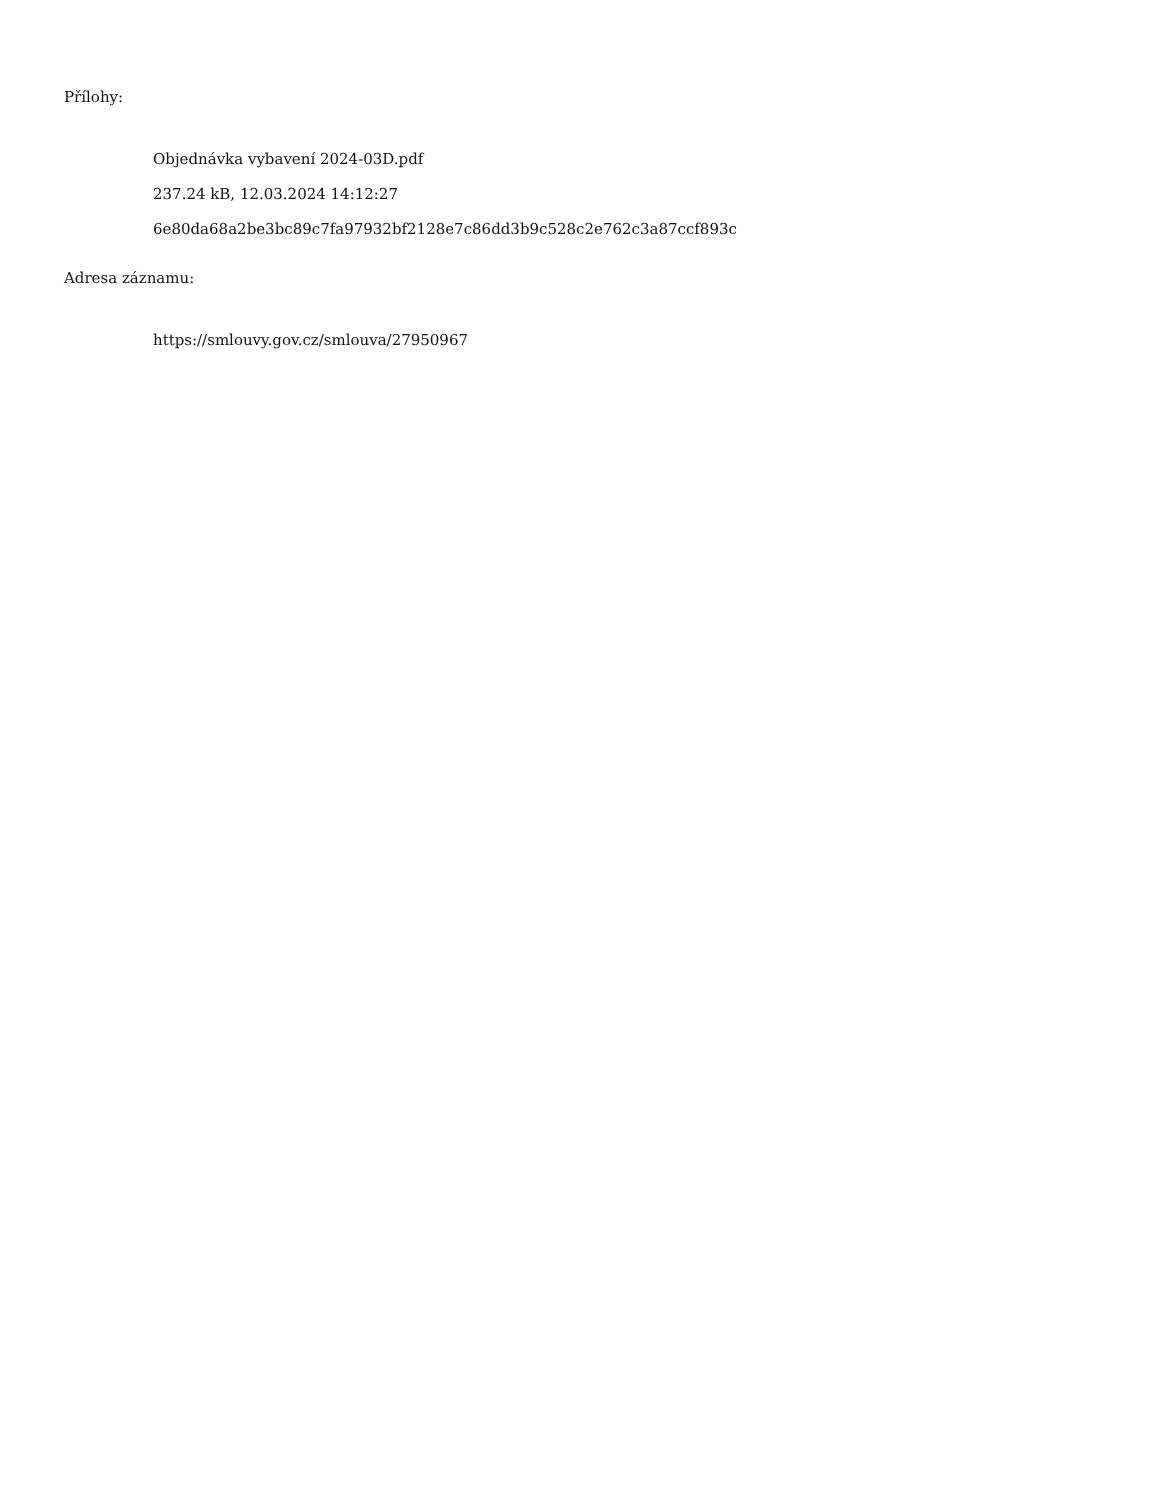Přílohy:
Objednávka vybavení 2024-03D.pdf
237.24 kB, 12.03.2024 14:12:27
6e80da68a2be3bc89c7fa97932bf2128e7c86dd3b9c528c2e762c3a87ccf893c
Adresa záznamu:
https://smlouvy.gov.cz/smlouva/27950967